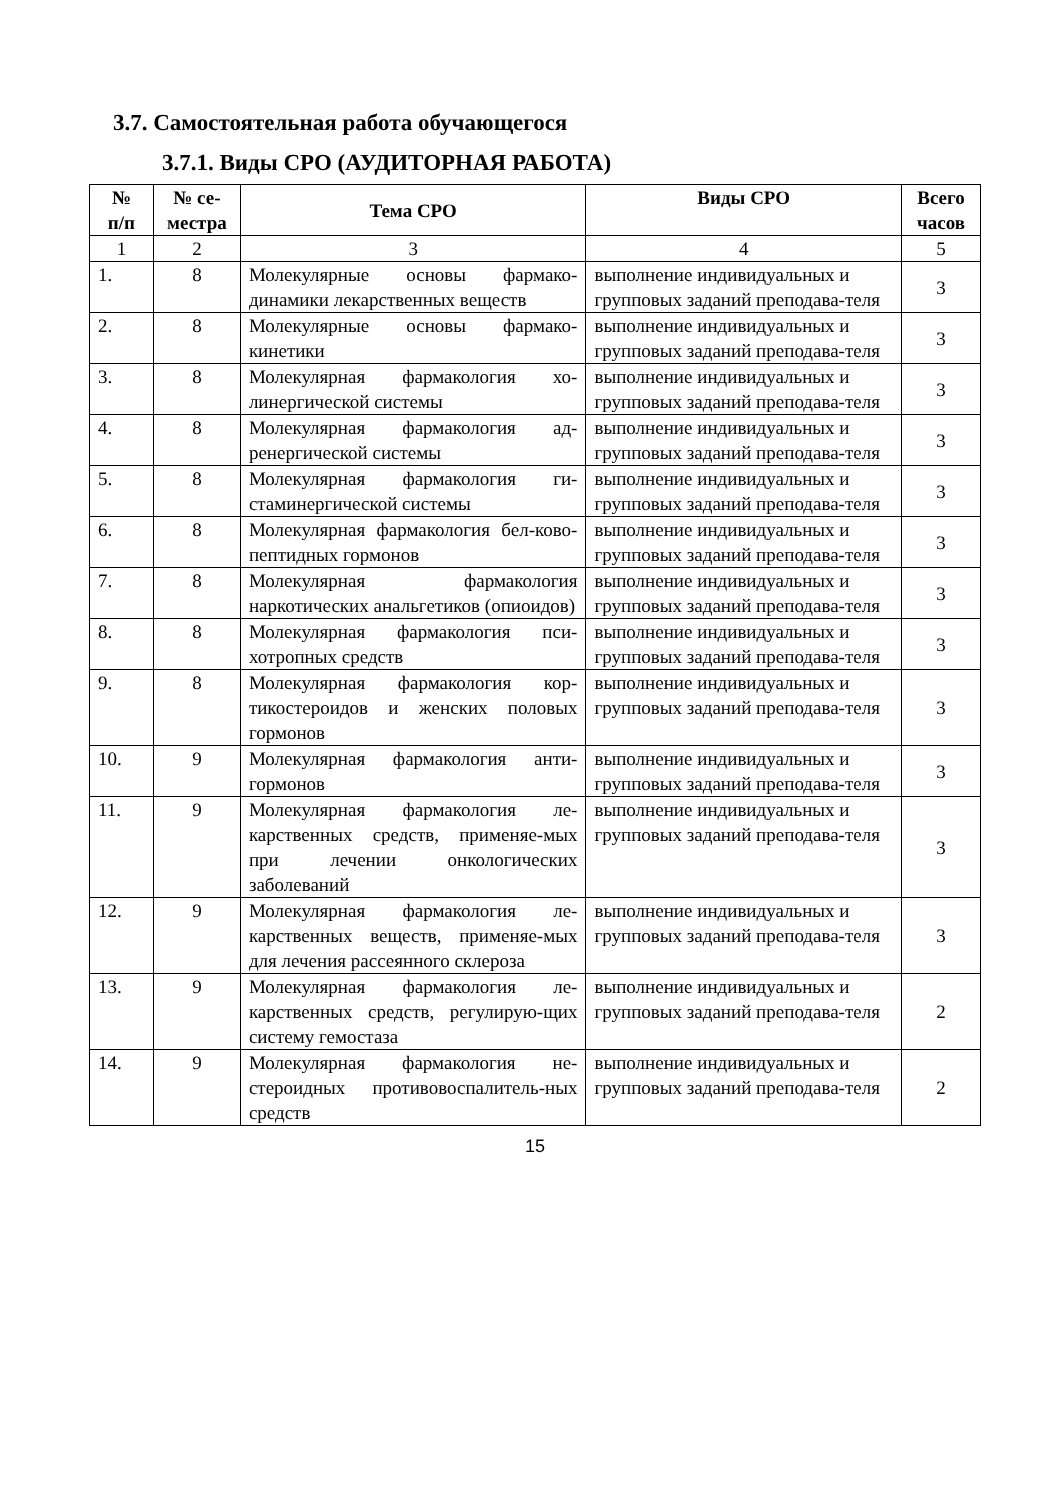3.7. Самостоятельная работа обучающегося
3.7.1. Виды СРО (АУДИТОРНАЯ РАБОТА)
| № п/п | № се- местра | Тема СРО | Виды СРО | Всего часов |
| --- | --- | --- | --- | --- |
| 1 | 2 | 3 | 4 | 5 |
| 1. | 8 | Молекулярные основы фармако-динамики лекарственных веществ | выполнение индивидуальных и групповых заданий преподава-теля | 3 |
| 2. | 8 | Молекулярные основы фармако-кинетики | выполнение индивидуальных и групповых заданий преподава-теля | 3 |
| 3. | 8 | Молекулярная фармакология хо-линергической системы | выполнение индивидуальных и групповых заданий преподава-теля | 3 |
| 4. | 8 | Молекулярная фармакология ад-ренергической системы | выполнение индивидуальных и групповых заданий преподава-теля | 3 |
| 5. | 8 | Молекулярная фармакология ги-стаминергической системы | выполнение индивидуальных и групповых заданий преподава-теля | 3 |
| 6. | 8 | Молекулярная фармакология бел-ково-пептидных гормонов | выполнение индивидуальных и групповых заданий преподава-теля | 3 |
| 7. | 8 | Молекулярная фармакология наркотических анальгетиков (опиоидов) | выполнение индивидуальных и групповых заданий преподава-теля | 3 |
| 8. | 8 | Молекулярная фармакология пси-хотропных средств | выполнение индивидуальных и групповых заданий преподава-теля | 3 |
| 9. | 8 | Молекулярная фармакология кор-тикостероидов и женских половых гормонов | выполнение индивидуальных и групповых заданий преподава-теля | 3 |
| 10. | 9 | Молекулярная фармакология анти-гормонов | выполнение индивидуальных и групповых заданий преподава-теля | 3 |
| 11. | 9 | Молекулярная фармакология ле-карственных средств, применяе-мых при лечении онкологических заболеваний | выполнение индивидуальных и групповых заданий преподава-теля | 3 |
| 12. | 9 | Молекулярная фармакология ле-карственных веществ, применяе-мых для лечения рассеянного склероза | выполнение индивидуальных и групповых заданий преподава-теля | 3 |
| 13. | 9 | Молекулярная фармакология ле-карственных средств, регулирую-щих систему гемостаза | выполнение индивидуальных и групповых заданий преподава-теля | 2 |
| 14. | 9 | Молекулярная фармакология не-стероидных противовоспалитель-ных средств | выполнение индивидуальных и групповых заданий преподава-теля | 2 |
15